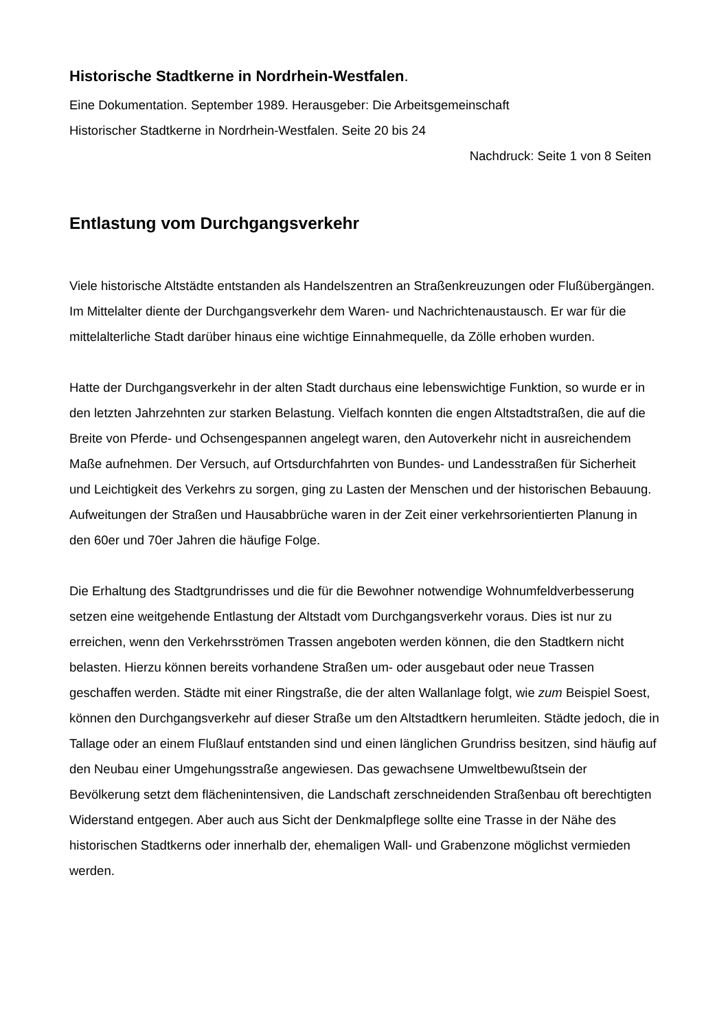Historische Stadtkerne in Nordrhein-Westfalen.
Eine Dokumentation. September 1989. Herausgeber: Die Arbeitsgemeinschaft
Historischer Stadtkerne in Nordrhein-Westfalen. Seite 20 bis 24
Nachdruck: Seite 1 von 8 Seiten
Entlastung vom Durchgangsverkehr
Viele historische Altstädte entstanden als Handelszentren an Straßenkreuzungen oder Flußübergängen. Im Mittelalter diente der Durchgangsverkehr dem Waren- und Nachrichtenaustausch. Er war für die mittelalterliche Stadt darüber hinaus eine wichtige Einnahmequelle, da Zölle erhoben wurden.
Hatte der Durchgangsverkehr in der alten Stadt durchaus eine lebenswichtige Funktion, so wurde er in den letzten Jahrzehnten zur starken Belastung. Vielfach konnten die engen Altstadtstraßen, die auf die Breite von Pferde- und Ochsengespannen angelegt waren, den Autoverkehr nicht in ausreichendem Maße aufnehmen. Der Versuch, auf Ortsdurchfahrten von Bundes- und Landesstraßen für Sicherheit und Leichtigkeit des Verkehrs zu sorgen, ging zu Lasten der Menschen und der historischen Bebauung. Aufweitungen der Straßen und Hausabbrüche waren in der Zeit einer verkehrsorientierten Planung in den 60er und 70er Jahren die häufige Folge.
Die Erhaltung des Stadtgrundrisses und die für die Bewohner notwendige Wohnumfeldverbesserung setzen eine weitgehende Entlastung der Altstadt vom Durchgangsverkehr voraus. Dies ist nur zu erreichen, wenn den Verkehrsströmen Trassen angeboten werden können, die den Stadtkern nicht belasten. Hierzu können bereits vorhandene Straßen um- oder ausgebaut oder neue Trassen geschaffen werden. Städte mit einer Ringstraße, die der alten Wallanlage folgt, wie zum Beispiel Soest, können den Durchgangsverkehr auf dieser Straße um den Altstadtkern herumleiten. Städte jedoch, die in Tallage oder an einem Flußlauf entstanden sind und einen länglichen Grundriss besitzen, sind häufig auf den Neubau einer Umgehungsstraße angewiesen. Das gewachsene Umweltbewußtsein der Bevölkerung setzt dem flächenintensiven, die Landschaft zerschneidenden Straßenbau oft berechtigten Widerstand entgegen. Aber auch aus Sicht der Denkmalpflege sollte eine Trasse in der Nähe des historischen Stadtkerns oder innerhalb der, ehemaligen Wall- und Grabenzone möglichst vermieden werden.